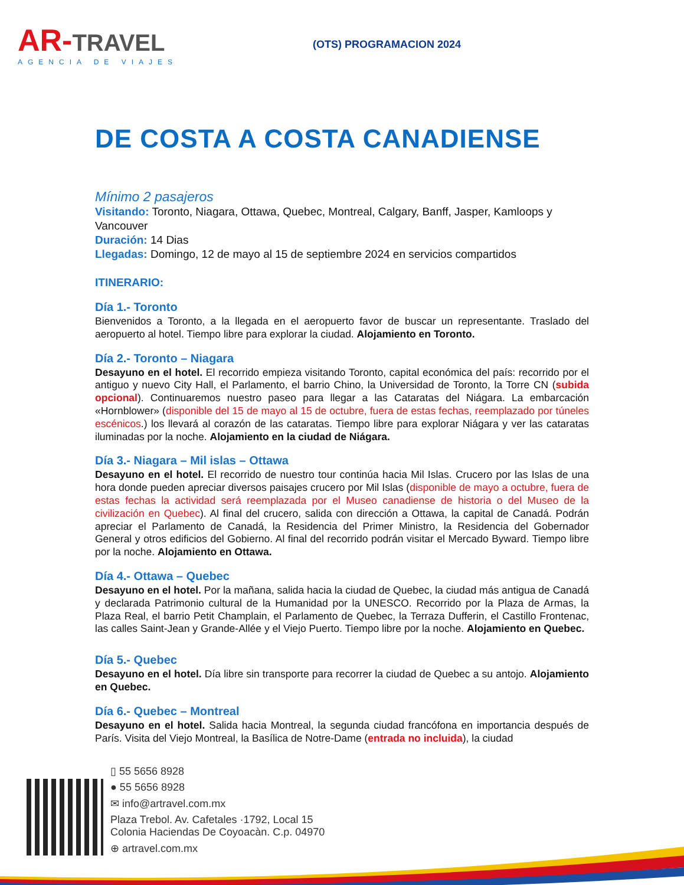AR-TRAVEL
AGENCIA DE VIAJES
(OTS) PROGRAMACION 2024
DE COSTA A COSTA CANADIENSE
Mínimo 2 pasajeros
Visitando: Toronto, Niagara, Ottawa, Quebec, Montreal, Calgary, Banff, Jasper, Kamloops y Vancouver
Duración: 14 Dias
Llegadas: Domingo, 12 de mayo al 15 de septiembre 2024 en servicios compartidos
ITINERARIO:
Día 1.- Toronto
Bienvenidos a Toronto, a la llegada en el aeropuerto favor de buscar un representante. Traslado del aeropuerto al hotel. Tiempo libre para explorar la ciudad. Alojamiento en Toronto.
Día 2.- Toronto – Niagara
Desayuno en el hotel. El recorrido empieza visitando Toronto, capital económica del país: recorrido por el antiguo y nuevo City Hall, el Parlamento, el barrio Chino, la Universidad de Toronto, la Torre CN (subida opcional). Continuaremos nuestro paseo para llegar a las Cataratas del Niágara. La embarcación «Hornblower» (disponible del 15 de mayo al 15 de octubre, fuera de estas fechas, reemplazado por túneles escénicos.) los llevará al corazón de las cataratas. Tiempo libre para explorar Niágara y ver las cataratas iluminadas por la noche. Alojamiento en la ciudad de Niágara.
Día 3.- Niagara – Mil islas – Ottawa
Desayuno en el hotel. El recorrido de nuestro tour continúa hacia Mil Islas. Crucero por las Islas de una hora donde pueden apreciar diversos paisajes crucero por Mil Islas (disponible de mayo a octubre, fuera de estas fechas la actividad será reemplazada por el Museo canadiense de historia o del Museo de la civilización en Quebec). Al final del crucero, salida con dirección a Ottawa, la capital de Canadá. Podrán apreciar el Parlamento de Canadá, la Residencia del Primer Ministro, la Residencia del Gobernador General y otros edificios del Gobierno. Al final del recorrido podrán visitar el Mercado Byward. Tiempo libre por la noche. Alojamiento en Ottawa.
Día 4.- Ottawa – Quebec
Desayuno en el hotel. Por la mañana, salida hacia la ciudad de Quebec, la ciudad más antigua de Canadá y declarada Patrimonio cultural de la Humanidad por la UNESCO. Recorrido por la Plaza de Armas, la Plaza Real, el barrio Petit Champlain, el Parlamento de Quebec, la Terraza Dufferin, el Castillo Frontenac, las calles Saint-Jean y Grande-Allée y el Viejo Puerto. Tiempo libre por la noche. Alojamiento en Quebec.
Día 5.- Quebec
Desayuno en el hotel. Día libre sin transporte para recorrer la ciudad de Quebec a su antojo. Alojamiento en Quebec.
Día 6.- Quebec – Montreal
Desayuno en el hotel. Salida hacia Montreal, la segunda ciudad francófona en importancia después de París. Visita del Viejo Montreal, la Basílica de Notre-Dame (entrada no incluida), la ciudad
▯ 55 5656 8928
● 55 5656 8928
✉ info@artravel.com.mx
Plaza Trebol. Av. Cafetales ·1792, Local 15
Colonia Haciendas De Coyoacàn. C.p. 04970
⊕ artravel.com.mx